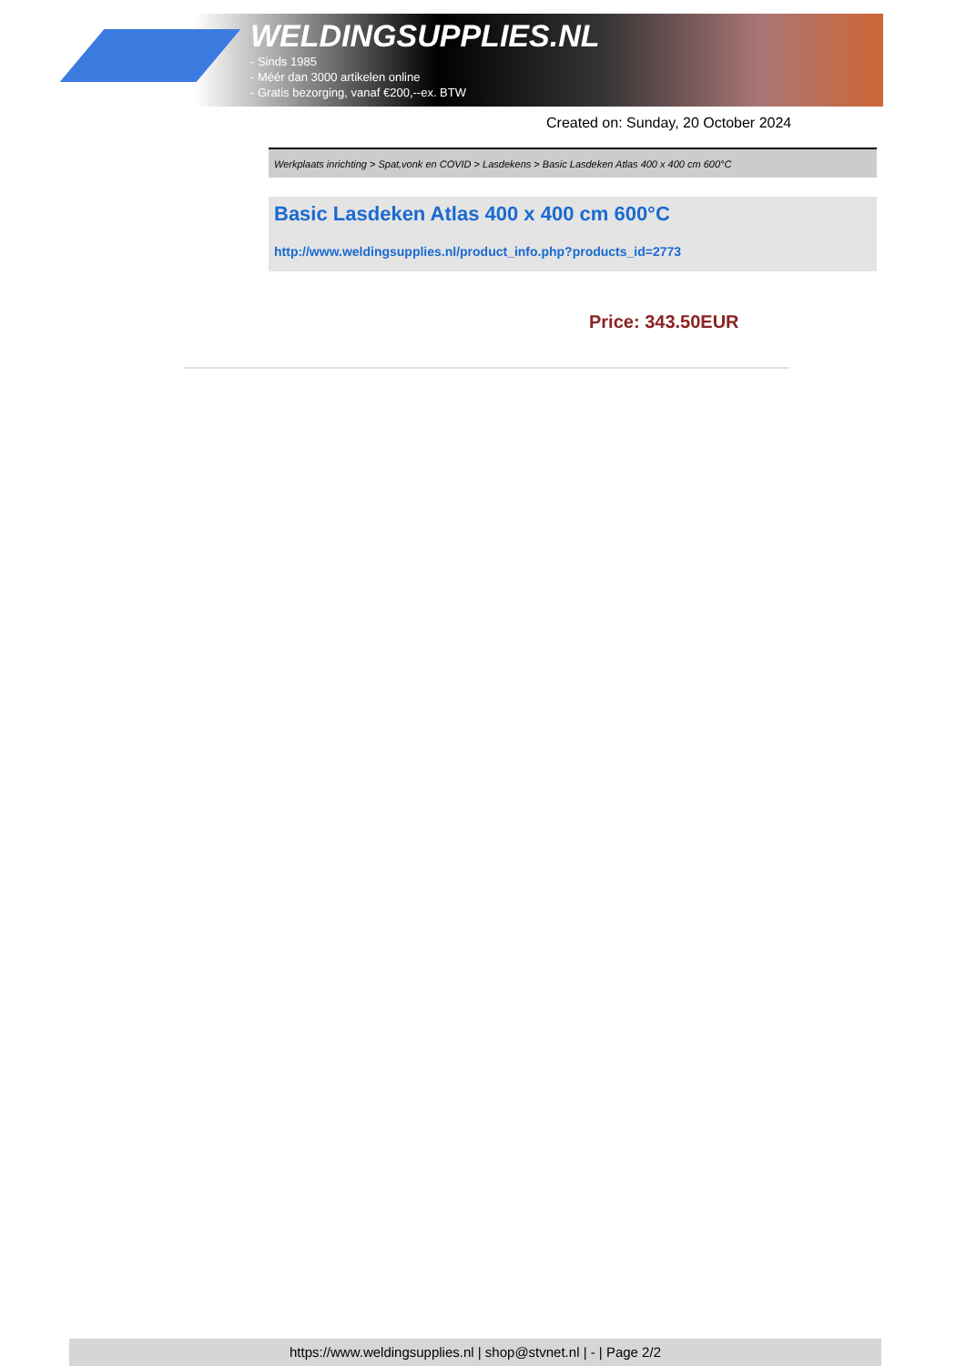WELDINGSUPPLIES.NL
- Sinds 1985
- Méér dan 3000 artikelen online
- Gratis bezorging, vanaf €200,--ex. BTW
Created on: Sunday, 20 October 2024
Werkplaats inrichting > Spat,vonk en COVID > Lasdekens > Basic Lasdeken Atlas 400 x 400 cm 600°C
Basic Lasdeken Atlas 400 x 400 cm 600°C
http://www.weldingsupplies.nl/product_info.php?products_id=2773
Price: 343.50EUR
https://www.weldingsupplies.nl | shop@stvnet.nl | - | Page 2/2